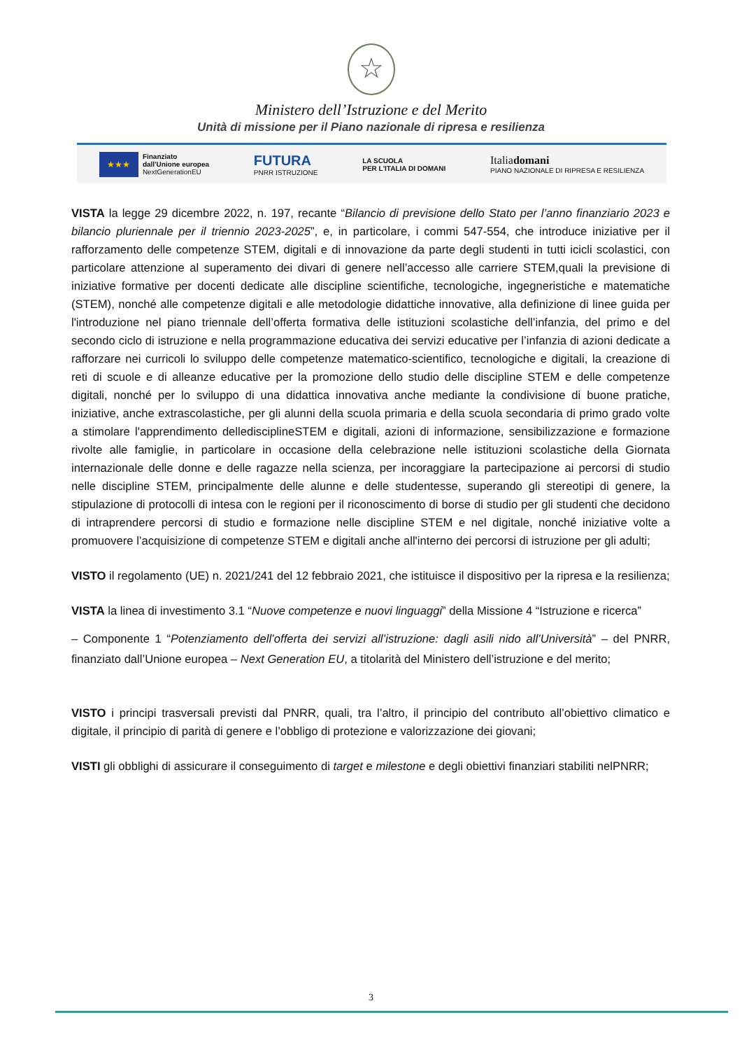☆
Ministero dell’Istruzione e del Merito
Unità di missione per il Piano nazionale di ripresa e resilienza
★★★
Finanziato
dall'Unione europea
NextGenerationEU
FUTURA
PNRR ISTRUZIONE
LA SCUOLA
PER L'ITALIA DI DOMANI
Italiadomani
PIANO NAZIONALE DI RIPRESA E RESILIENZA
VISTA la legge 29 dicembre 2022, n. 197, recante “Bilancio di previsione dello Stato per l’anno finanziario 2023 e bilancio pluriennale per il triennio 2023-2025”, e, in particolare, i commi 547-554, che introduce iniziative per il rafforzamento delle competenze STEM, digitali e di innovazione da parte degli studenti in tutti icicli scolastici, con particolare attenzione al superamento dei divari di genere nell’accesso alle carriere STEM,quali la previsione di iniziative formative per docenti dedicate alle discipline scientifiche, tecnologiche, ingegneristiche e matematiche (STEM), nonché alle competenze digitali e alle metodologie didattiche innovative, alla definizione di linee guida per l'introduzione nel piano triennale dell’offerta formativa delle istituzioni scolastiche dell’infanzia, del primo e del secondo ciclo di istruzione e nella programmazione educativa dei servizi educative per l’infanzia di azioni dedicate a rafforzare nei curricoli lo sviluppo delle competenze matematico-scientifico, tecnologiche e digitali, la creazione di reti di scuole e di alleanze educative per la promozione dello studio delle discipline STEM e delle competenze digitali, nonché per lo sviluppo di una didattica innovativa anche mediante la condivisione di buone pratiche, iniziative, anche extrascolastiche, per gli alunni della scuola primaria e della scuola secondaria di primo grado volte a stimolare l'apprendimento delledisciplineSTEM e digitali, azioni di informazione, sensibilizzazione e formazione rivolte alle famiglie, in particolare in occasione della celebrazione nelle istituzioni scolastiche della Giornata internazionale delle donne e delle ragazze nella scienza, per incoraggiare la partecipazione ai percorsi di studio nelle discipline STEM, principalmente delle alunne e delle studentesse, superando gli stereotipi di genere, la stipulazione di protocolli di intesa con le regioni per il riconoscimento di borse di studio per gli studenti che decidono di intraprendere percorsi di studio e formazione nelle discipline STEM e nel digitale, nonché iniziative volte a promuovere l’acquisizione di competenze STEM e digitali anche all'interno dei percorsi di istruzione per gli adulti;
VISTO il regolamento (UE) n. 2021/241 del 12 febbraio 2021, che istituisce il dispositivo per la ripresa e la resilienza;
VISTA la linea di investimento 3.1 “Nuove competenze e nuovi linguaggi” della Missione 4 “Istruzione e ricerca”
– Componente 1 “Potenziamento dell’offerta dei servizi all’istruzione: dagli asili nido all’Università” – del PNRR, finanziato dall’Unione europea – Next Generation EU, a titolarità del Ministero dell’istruzione e del merito;
VISTO i principi trasversali previsti dal PNRR, quali, tra l’altro, il principio del contributo all’obiettivo climatico e digitale, il principio di parità di genere e l’obbligo di protezione e valorizzazione dei giovani;
VISTI gli obblighi di assicurare il conseguimento di target e milestone e degli obiettivi finanziari stabiliti nelPNRR;
3